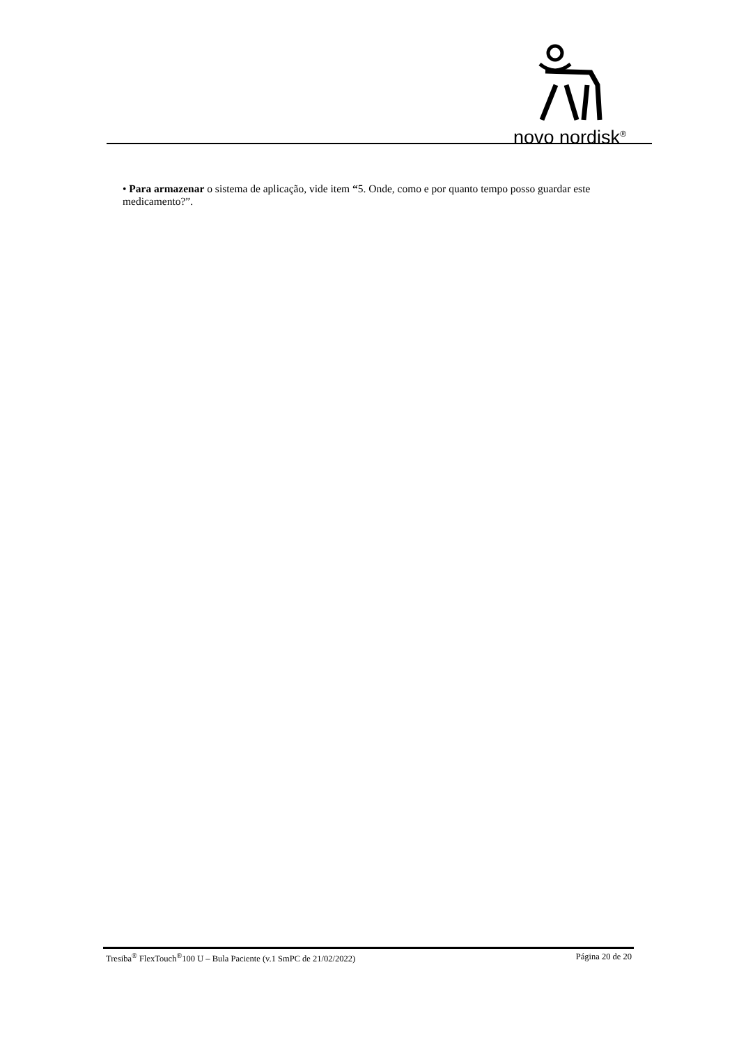novo nordisk<sup>®</sup>
• Para armazenar o sistema de aplicação, vide item “5. Onde, como e por quanto tempo posso guardar este medicamento?”.
Tresiba<sup>®</sup> FlexTouch<sup>®</sup>100 U – Bula Paciente (v.1 SmPC de 21/02/2022) Página 20 de 20